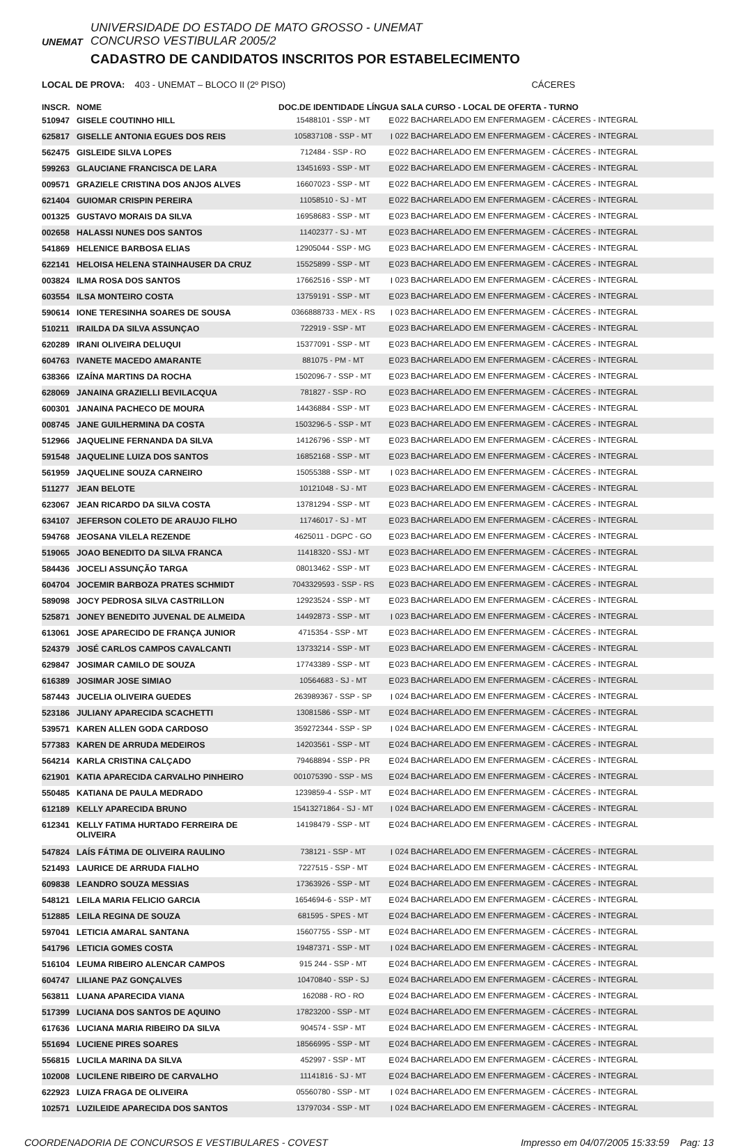UNEMAT
UNIVERSIDADE DO ESTADO DE MATO GROSSO - UNEMAT
CONCURSO VESTIBULAR 2005/2
CADASTRO DE CANDIDATOS INSCRITOS POR ESTABELECIMENTO
LOCAL DE PROVA: 403 - UNEMAT – BLOCO II (2º PISO) CÁCERES
| INSCR. | NOME | DOC.DE IDENTIDADE LÍNGUA SALA CURSO - LOCAL DE OFERTA - TURNO | | |
| --- | --- | --- | --- | --- |
| 510947 | GISELE COUTINHO HILL | 15488101 - SSP - MT | E | 022 BACHARELADO EM ENFERMAGEM - CÁCERES - INTEGRAL |
| 625817 | GISELLE ANTONIA EGUES DOS REIS | 105837108 - SSP - MT | I | 022 BACHARELADO EM ENFERMAGEM - CÁCERES - INTEGRAL |
| 562475 | GISLEIDE SILVA LOPES | 712484 - SSP - RO | E | 022 BACHARELADO EM ENFERMAGEM - CÁCERES - INTEGRAL |
| 599263 | GLAUCIANE FRANCISCA DE LARA | 13451693 - SSP - MT | E | 022 BACHARELADO EM ENFERMAGEM - CÁCERES - INTEGRAL |
| 009571 | GRAZIELE CRISTINA DOS ANJOS ALVES | 16607023 - SSP - MT | E | 022 BACHARELADO EM ENFERMAGEM - CÁCERES - INTEGRAL |
| 621404 | GUIOMAR CRISPIN PEREIRA | 11058510 - SJ - MT | E | 022 BACHARELADO EM ENFERMAGEM - CÁCERES - INTEGRAL |
| 001325 | GUSTAVO MORAIS DA SILVA | 16958683 - SSP - MT | E | 023 BACHARELADO EM ENFERMAGEM - CÁCERES - INTEGRAL |
| 002658 | HALASSI NUNES DOS SANTOS | 11402377 - SJ - MT | E | 023 BACHARELADO EM ENFERMAGEM - CÁCERES - INTEGRAL |
| 541869 | HELENICE BARBOSA ELIAS | 12905044 - SSP - MG | E | 023 BACHARELADO EM ENFERMAGEM - CÁCERES - INTEGRAL |
| 622141 | HELOISA HELENA STAINHAUSER DA CRUZ | 15525899 - SSP - MT | E | 023 BACHARELADO EM ENFERMAGEM - CÁCERES - INTEGRAL |
| 003824 | ILMA ROSA DOS SANTOS | 17662516 - SSP - MT | I | 023 BACHARELADO EM ENFERMAGEM - CÁCERES - INTEGRAL |
| 603554 | ILSA MONTEIRO COSTA | 13759191 - SSP - MT | E | 023 BACHARELADO EM ENFERMAGEM - CÁCERES - INTEGRAL |
| 590614 | IONE TERESINHA SOARES DE SOUSA | 0366888733 - MEX - RS | I | 023 BACHARELADO EM ENFERMAGEM - CÁCERES - INTEGRAL |
| 510211 | IRAILDA DA SILVA ASSUNÇAO | 722919 - SSP - MT | E | 023 BACHARELADO EM ENFERMAGEM - CÁCERES - INTEGRAL |
| 620289 | IRANI OLIVEIRA DELUQUI | 15377091 - SSP - MT | E | 023 BACHARELADO EM ENFERMAGEM - CÁCERES - INTEGRAL |
| 604763 | IVANETE MACEDO AMARANTE | 881075 - PM - MT | E | 023 BACHARELADO EM ENFERMAGEM - CÁCERES - INTEGRAL |
| 638366 | IZAÍNA MARTINS DA ROCHA | 1502096-7 - SSP - MT | E | 023 BACHARELADO EM ENFERMAGEM - CÁCERES - INTEGRAL |
| 628069 | JANAINA GRAZIELLI BEVILACQUA | 781827 - SSP - RO | E | 023 BACHARELADO EM ENFERMAGEM - CÁCERES - INTEGRAL |
| 600301 | JANAINA PACHECO DE MOURA | 14436884 - SSP - MT | E | 023 BACHARELADO EM ENFERMAGEM - CÁCERES - INTEGRAL |
| 008745 | JANE GUILHERMINA DA COSTA | 1503296-5 - SSP - MT | E | 023 BACHARELADO EM ENFERMAGEM - CÁCERES - INTEGRAL |
| 512966 | JAQUELINE FERNANDA DA SILVA | 14126796 - SSP - MT | E | 023 BACHARELADO EM ENFERMAGEM - CÁCERES - INTEGRAL |
| 591548 | JAQUELINE LUIZA DOS SANTOS | 16852168 - SSP - MT | E | 023 BACHARELADO EM ENFERMAGEM - CÁCERES - INTEGRAL |
| 561959 | JAQUELINE SOUZA CARNEIRO | 15055388 - SSP - MT | I | 023 BACHARELADO EM ENFERMAGEM - CÁCERES - INTEGRAL |
| 511277 | JEAN BELOTE | 10121048 - SJ - MT | E | 023 BACHARELADO EM ENFERMAGEM - CÁCERES - INTEGRAL |
| 623067 | JEAN RICARDO DA SILVA COSTA | 13781294 - SSP - MT | E | 023 BACHARELADO EM ENFERMAGEM - CÁCERES - INTEGRAL |
| 634107 | JEFERSON COLETO DE ARAUJO FILHO | 11746017 - SJ - MT | E | 023 BACHARELADO EM ENFERMAGEM - CÁCERES - INTEGRAL |
| 594768 | JEOSANA VILELA REZENDE | 4625011 - DGPC - GO | E | 023 BACHARELADO EM ENFERMAGEM - CÁCERES - INTEGRAL |
| 519065 | JOAO BENEDITO DA SILVA FRANCA | 11418320 - SSJ - MT | E | 023 BACHARELADO EM ENFERMAGEM - CÁCERES - INTEGRAL |
| 584436 | JOCELI ASSUNÇÃO TARGA | 08013462 - SSP - MT | E | 023 BACHARELADO EM ENFERMAGEM - CÁCERES - INTEGRAL |
| 604704 | JOCEMIR BARBOZA PRATES SCHMIDT | 7043329593 - SSP - RS | E | 023 BACHARELADO EM ENFERMAGEM - CÁCERES - INTEGRAL |
| 589098 | JOCY PEDROSA SILVA CASTRILLON | 12923524 - SSP - MT | E | 023 BACHARELADO EM ENFERMAGEM - CÁCERES - INTEGRAL |
| 525871 | JONEY BENEDITO JUVENAL DE ALMEIDA | 14492873 - SSP - MT | I | 023 BACHARELADO EM ENFERMAGEM - CÁCERES - INTEGRAL |
| 613061 | JOSE APARECIDO DE FRANÇA JUNIOR | 4715354 - SSP - MT | E | 023 BACHARELADO EM ENFERMAGEM - CÁCERES - INTEGRAL |
| 524379 | JOSÉ CARLOS CAMPOS CAVALCANTI | 13733214 - SSP - MT | E | 023 BACHARELADO EM ENFERMAGEM - CÁCERES - INTEGRAL |
| 629847 | JOSIMAR CAMILO DE SOUZA | 17743389 - SSP - MT | E | 023 BACHARELADO EM ENFERMAGEM - CÁCERES - INTEGRAL |
| 616389 | JOSIMAR JOSE SIMIAO | 10564683 - SJ - MT | E | 023 BACHARELADO EM ENFERMAGEM - CÁCERES - INTEGRAL |
| 587443 | JUCELIA OLIVEIRA GUEDES | 263989367 - SSP - SP | I | 024 BACHARELADO EM ENFERMAGEM - CÁCERES - INTEGRAL |
| 523186 | JULIANY APARECIDA SCACHETTI | 13081586 - SSP - MT | E | 024 BACHARELADO EM ENFERMAGEM - CÁCERES - INTEGRAL |
| 539571 | KAREN ALLEN GODA CARDOSO | 359272344 - SSP - SP | I | 024 BACHARELADO EM ENFERMAGEM - CÁCERES - INTEGRAL |
| 577383 | KAREN DE ARRUDA MEDEIROS | 14203561 - SSP - MT | E | 024 BACHARELADO EM ENFERMAGEM - CÁCERES - INTEGRAL |
| 564214 | KARLA CRISTINA CALÇADO | 79468894 - SSP - PR | E | 024 BACHARELADO EM ENFERMAGEM - CÁCERES - INTEGRAL |
| 621901 | KATIA APARECIDA CARVALHO PINHEIRO | 001075390 - SSP - MS | E | 024 BACHARELADO EM ENFERMAGEM - CÁCERES - INTEGRAL |
| 550485 | KATIANA DE PAULA MEDRADO | 1239859-4 - SSP - MT | E | 024 BACHARELADO EM ENFERMAGEM - CÁCERES - INTEGRAL |
| 612189 | KELLY APARECIDA BRUNO | 15413271864 - SJ - MT | I | 024 BACHARELADO EM ENFERMAGEM - CÁCERES - INTEGRAL |
| 612341 | KELLY FATIMA HURTADO FERREIRA DE OLIVEIRA | 14198479 - SSP - MT | E | 024 BACHARELADO EM ENFERMAGEM - CÁCERES - INTEGRAL |
| 547824 | LAÍS FÁTIMA DE OLIVEIRA RAULINO | 738121 - SSP - MT | I | 024 BACHARELADO EM ENFERMAGEM - CÁCERES - INTEGRAL |
| 521493 | LAURICE DE ARRUDA FIALHO | 7227515 - SSP - MT | E | 024 BACHARELADO EM ENFERMAGEM - CÁCERES - INTEGRAL |
| 609838 | LEANDRO SOUZA MESSIAS | 17363926 - SSP - MT | E | 024 BACHARELADO EM ENFERMAGEM - CÁCERES - INTEGRAL |
| 548121 | LEILA MARIA FELICIO GARCIA | 1654694-6 - SSP - MT | E | 024 BACHARELADO EM ENFERMAGEM - CÁCERES - INTEGRAL |
| 512885 | LEILA REGINA DE SOUZA | 681595 - SPES - MT | E | 024 BACHARELADO EM ENFERMAGEM - CÁCERES - INTEGRAL |
| 597041 | LETICIA AMARAL SANTANA | 15607755 - SSP - MT | E | 024 BACHARELADO EM ENFERMAGEM - CÁCERES - INTEGRAL |
| 541796 | LETICIA GOMES COSTA | 19487371 - SSP - MT | I | 024 BACHARELADO EM ENFERMAGEM - CÁCERES - INTEGRAL |
| 516104 | LEUMA RIBEIRO ALENCAR CAMPOS | 915 244 - SSP - MT | E | 024 BACHARELADO EM ENFERMAGEM - CÁCERES - INTEGRAL |
| 604747 | LILIANE PAZ GONÇALVES | 10470840 - SSP - SJ | E | 024 BACHARELADO EM ENFERMAGEM - CÁCERES - INTEGRAL |
| 563811 | LUANA APARECIDA VIANA | 162088 - RO - RO | E | 024 BACHARELADO EM ENFERMAGEM - CÁCERES - INTEGRAL |
| 517399 | LUCIANA DOS SANTOS DE AQUINO | 17823200 - SSP - MT | E | 024 BACHARELADO EM ENFERMAGEM - CÁCERES - INTEGRAL |
| 617636 | LUCIANA MARIA RIBEIRO DA SILVA | 904574 - SSP - MT | E | 024 BACHARELADO EM ENFERMAGEM - CÁCERES - INTEGRAL |
| 551694 | LUCIENE PIRES SOARES | 18566995 - SSP - MT | E | 024 BACHARELADO EM ENFERMAGEM - CÁCERES - INTEGRAL |
| 556815 | LUCILA MARINA DA SILVA | 452997 - SSP - MT | E | 024 BACHARELADO EM ENFERMAGEM - CÁCERES - INTEGRAL |
| 102008 | LUCILENE RIBEIRO DE CARVALHO | 11141816 - SJ - MT | E | 024 BACHARELADO EM ENFERMAGEM - CÁCERES - INTEGRAL |
| 622923 | LUIZA FRAGA DE OLIVEIRA | 05560780 - SSP - MT | I | 024 BACHARELADO EM ENFERMAGEM - CÁCERES - INTEGRAL |
| 102571 | LUZILEIDE APARECIDA DOS SANTOS | 13797034 - SSP - MT | I | 024 BACHARELADO EM ENFERMAGEM - CÁCERES - INTEGRAL |
COORDENADORIA DE CONCURSOS E VESTIBULARES - COVEST Impresso em 04/07/2005 15:33:59 Pag: 13